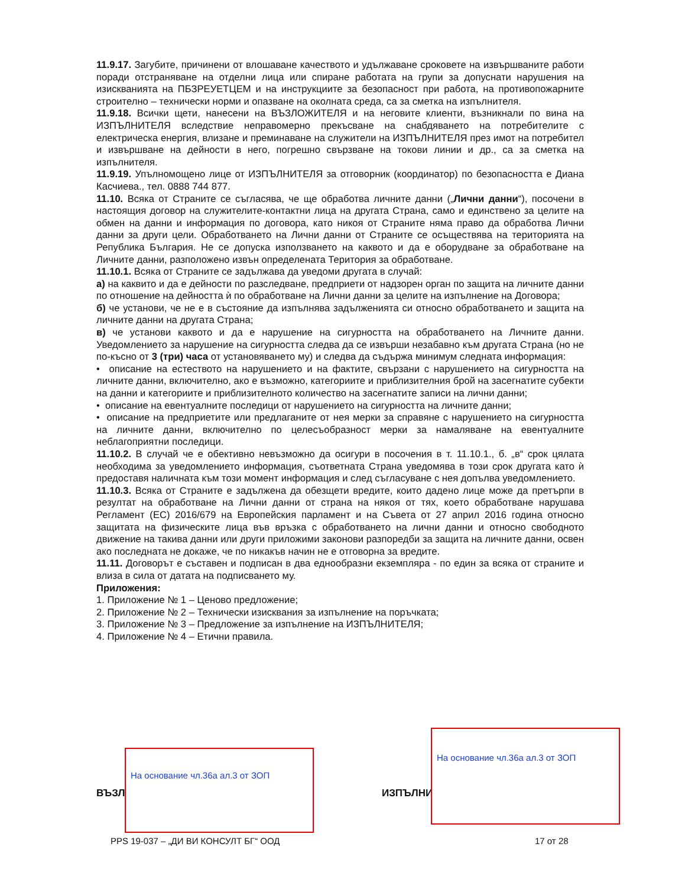11.9.17. Загубите, причинени от влошаване качеството и удължаване сроковете на извършваните работи поради отстраняване на отделни лица или спиране работата на групи за допуснати нарушения на изискванията на ПБЗРЕУЕТЦЕМ и на инструкциите за безопасност при работа, на противопожарните строително – технически норми и опазване на околната среда, са за сметка на изпълнителя.
11.9.18. Всички щети, нанесени на ВЪЗЛОЖИТЕЛЯ и на неговите клиенти, възникнали по вина на ИЗПЪЛНИТЕЛЯ вследствие неправомерно прекъсване на снабдяването на потребителите с електрическа енергия, влизане и преминаване на служители на ИЗПЪЛНИТЕЛЯ през имот на потребител и извършване на дейности в него, погрешно свързване на токови линии и др., са за сметка на изпълнителя.
11.9.19. Упълномощено лице от ИЗПЪЛНИТЕЛЯ за отговорник (координатор) по безопасността е Диана Касчиева., тел. 0888 744 877.
11.10. Всяка от Страните се съгласява, че ще обработва личните данни („Лични данни“), посочени в настоящия договор на служителите-контактни лица на другата Страна, само и единствено за целите на обмен на данни и информация по договора, като никоя от Страните няма право да обработва Лични данни за други цели. Обработването на Лични данни от Страните се осъществява на територията на Република България. Не се допуска използването на каквото и да е оборудване за обработване на Личните данни, разположено извън определената Територия за обработване.
11.10.1. Всяка от Страните се задължава да уведоми другата в случай:
а) на каквито и да е дейности по разследване, предприети от надзорен орган по защита на личните данни по отношение на дейността ѝ по обработване на Лични данни за целите на изпълнение на Договора;
б) че установи, че не е в състояние да изпълнява задълженията си относно обработването и защита на личните данни на другата Страна;
в) че установи каквото и да е нарушение на сигурността на обработването на Личните данни. Уведомлението за нарушение на сигурността следва да се извърши незабавно към другата Страна (но не по-късно от 3 (три) часа от установяването му) и следва да съдържа минимум следната информация:
• описание на естеството на нарушението и на фактите, свързани с нарушението на сигурността на личните данни, включително, ако е възможно, категориите и приблизителния брой на засегнатите субекти на данни и категориите и приблизителното количество на засегнатите записи на лични данни;
• описание на евентуалните последици от нарушението на сигурността на личните данни;
• описание на предприетите или предлаганите от нея мерки за справяне с нарушението на сигурността на личните данни, включително по целесъобразност мерки за намаляване на евентуалните неблагоприятни последици.
11.10.2. В случай че е обективно невъзможно да осигури в посочения в т. 11.10.1., б. „в“ срок цялата необходима за уведомлението информация, съответната Страна уведомява в този срок другата като ѝ предоставя наличната към този момент информация и след съгласуване с нея допълва уведомлението.
11.10.3. Всяка от Страните е задължена да обезщети вредите, които дадено лице може да претърпи в резултат на обработване на Лични данни от страна на някоя от тях, което обработване нарушава Регламент (ЕС) 2016/679 на Европейския парламент и на Съвета от 27 април 2016 година относно защитата на физическите лица във връзка с обработването на лични данни и относно свободното движение на такива данни или други приложими законови разпоредби за защита на личните данни, освен ако последната не докаже, че по никакъв начин не е отговорна за вредите.
11.11. Договорът е съставен и подписан в два еднообразни екземпляра - по един за всяка от страните и влиза в сила от датата на подписването му.
Приложения:
1. Приложение № 1 – Ценово предложение;
2. Приложение № 2 – Технически изисквания за изпълнение на поръчката;
3. Приложение № 3 – Предложение за изпълнение на ИЗПЪЛНИТЕЛЯ;
4. Приложение № 4 – Етични правила.
ВЪЗЛ ИЗПЪЛНИ
На основание чл.36а ал.3 от ЗОП
На основание чл.36а ал.3 от ЗОП
PPS 19-037 – „ДИ ВИ КОНСУЛТ БГ“ ООД
17 от 28